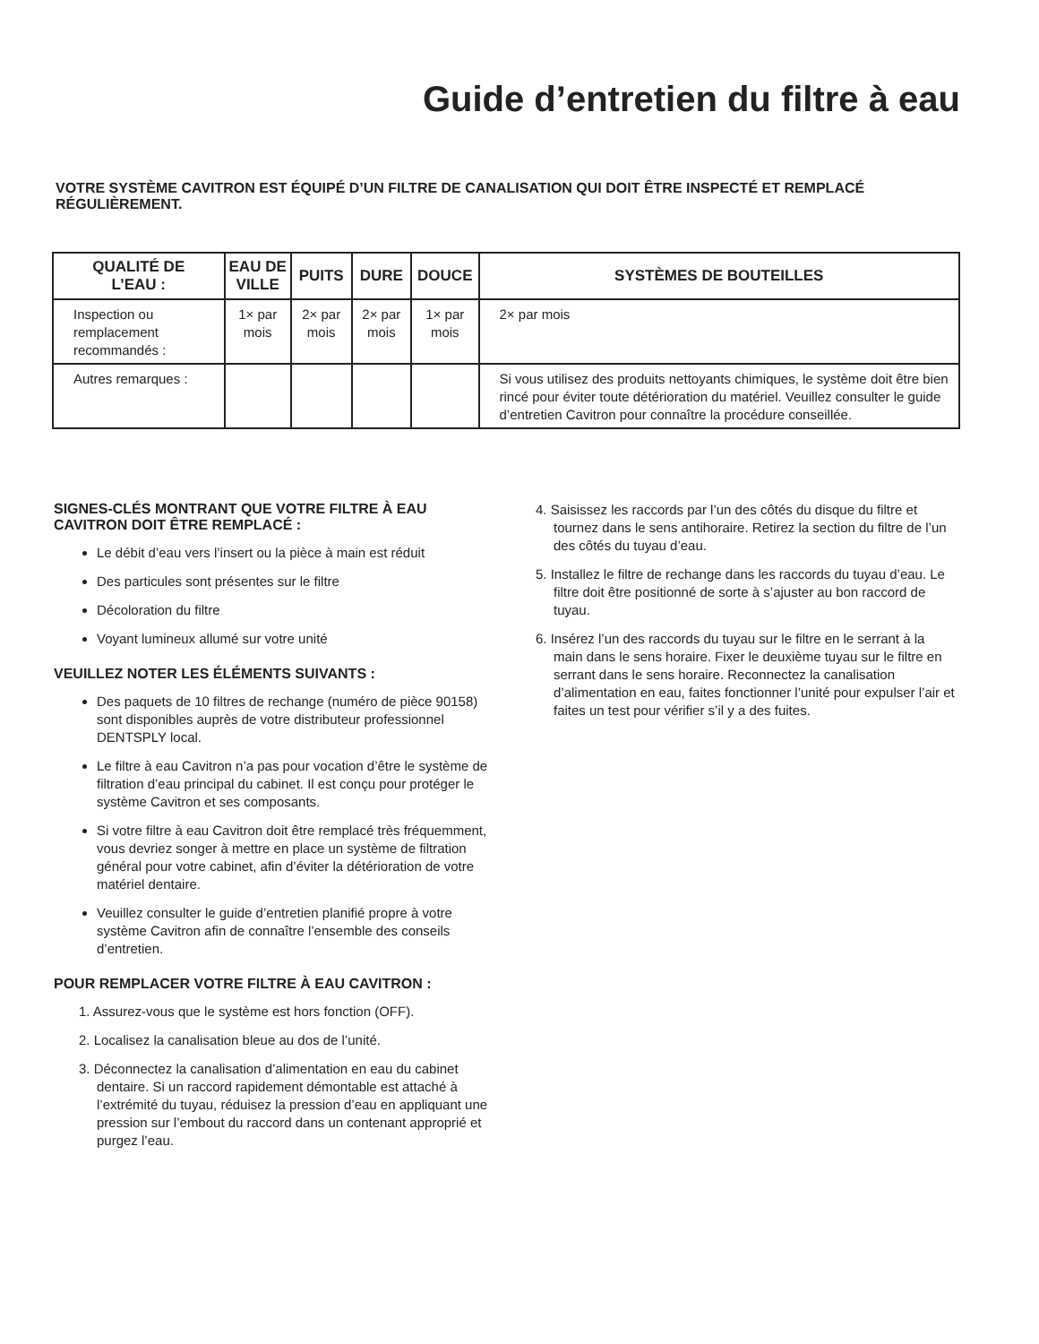Guide d’entretien du filtre à eau
VOTRE SYSTÈME CAVITRON EST ÉQUIPÉ D’UN FILTRE DE CANALISATION QUI DOIT ÊTRE INSPECTÉ ET REMPLACÉ RÉGULIÈREMENT.
| QUALITÉ DE L’EAU : | EAU DE VILLE | PUITS | DURE | DOUCE | SYSTÈMES DE BOUTEILLES |
| --- | --- | --- | --- | --- | --- |
| Inspection ou remplacement recommandés : | 1× par mois | 2× par mois | 2× par mois | 1× par mois | 2× par mois |
| Autres remarques : | | | | | Si vous utilisez des produits nettoyants chimiques, le système doit être bien rincé pour éviter toute détérioration du matériel. Veuillez consulter le guide d’entretien Cavitron pour connaître la procédure conseillée. |
SIGNES-CLÉS MONTRANT QUE VOTRE FILTRE À EAU CAVITRON DOIT ÊTRE REMPLACÉ :
Le débit d’eau vers l’insert ou la pièce à main est réduit
Des particules sont présentes sur le filtre
Décoloration du filtre
Voyant lumineux allumé sur votre unité
VEUILLEZ NOTER LES ÉLÉMENTS SUIVANTS :
Des paquets de 10 filtres de rechange (numéro de pièce 90158) sont disponibles auprès de votre distributeur professionnel DENTSPLY local.
Le filtre à eau Cavitron n’a pas pour vocation d’être le système de filtration d’eau principal du cabinet. Il est conçu pour protéger le système Cavitron et ses composants.
Si votre filtre à eau Cavitron doit être remplacé très fréquemment, vous devriez songer à mettre en place un système de filtration général pour votre cabinet, afin d’éviter la détérioration de votre matériel dentaire.
Veuillez consulter le guide d’entretien planifié propre à votre système Cavitron afin de connaître l’ensemble des conseils d’entretien.
POUR REMPLACER VOTRE FILTRE À EAU CAVITRON :
1. Assurez-vous que le système est hors fonction (OFF).
2. Localisez la canalisation bleue au dos de l’unité.
3. Déconnectez la canalisation d’alimentation en eau du cabinet dentaire. Si un raccord rapidement démontable est attaché à l’extrémité du tuyau, réduisez la pression d’eau en appliquant une pression sur l’embout du raccord dans un contenant approprié et purgez l’eau.
4. Saisissez les raccords par l’un des côtés du disque du filtre et tournez dans le sens antihoraire. Retirez la section du filtre de l’un des côtés du tuyau d’eau.
5. Installez le filtre de rechange dans les raccords du tuyau d’eau. Le filtre doit être positionné de sorte à s’ajuster au bon raccord de tuyau.
6. Insérez l’un des raccords du tuyau sur le filtre en le serrant à la main dans le sens horaire. Fixer le deuxième tuyau sur le filtre en serrant dans le sens horaire. Reconnectez la canalisation d’alimentation en eau, faites fonctionner l’unité pour expulser l’air et faites un test pour vérifier s’il y a des fuites.